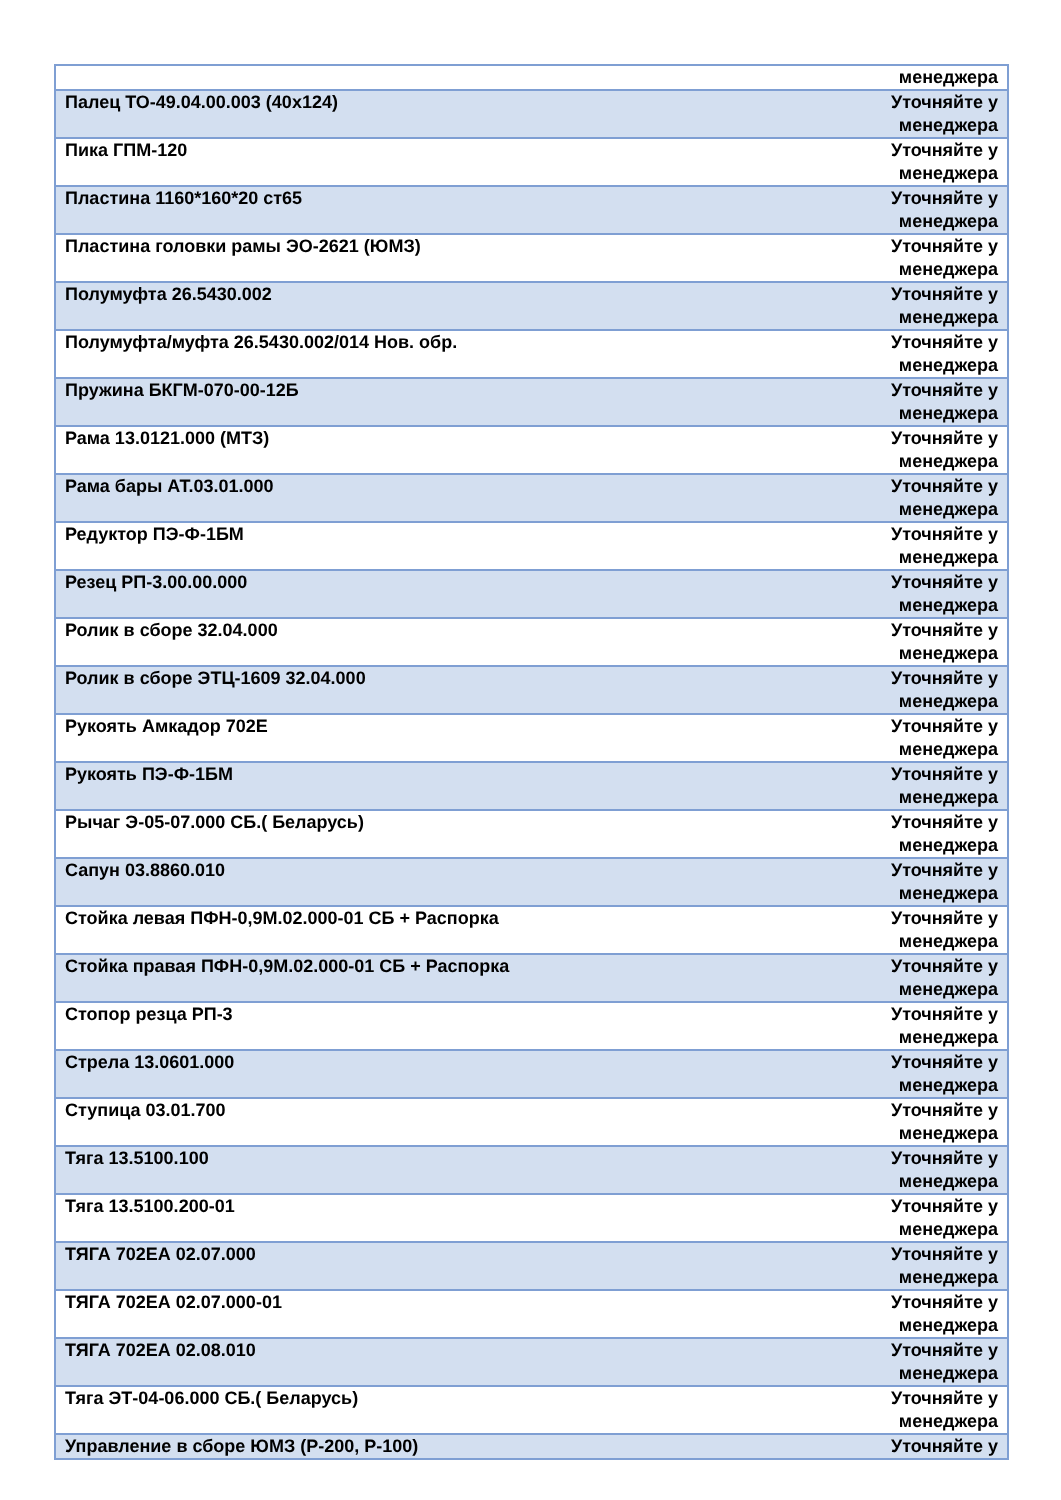| | менеджера |
| Палец ТО-49.04.00.003 (40х124) | Уточняйте у менеджера |
| Пика ГПМ-120 | Уточняйте у менеджера |
| Пластина 1160*160*20 ст65 | Уточняйте у менеджера |
| Пластина головки рамы ЭО-2621 (ЮМЗ) | Уточняйте у менеджера |
| Полумуфта 26.5430.002 | Уточняйте у менеджера |
| Полумуфта/муфта 26.5430.002/014 Нов. обр. | Уточняйте у менеджера |
| Пружина БКГМ-070-00-12Б | Уточняйте у менеджера |
| Рама 13.0121.000 (МТЗ) | Уточняйте у менеджера |
| Рама бары АТ.03.01.000 | Уточняйте у менеджера |
| Редуктор ПЭ-Ф-1БМ | Уточняйте у менеджера |
| Резец РП-3.00.00.000 | Уточняйте у менеджера |
| Ролик в сборе 32.04.000 | Уточняйте у менеджера |
| Ролик в сборе ЭТЦ-1609 32.04.000 | Уточняйте у менеджера |
| Рукоять Амкадор 702Е | Уточняйте у менеджера |
| Рукоять ПЭ-Ф-1БМ | Уточняйте у менеджера |
| Рычаг Э-05-07.000 СБ.( Беларусь) | Уточняйте у менеджера |
| Сапун 03.8860.010 | Уточняйте у менеджера |
| Стойка левая ПФН-0,9М.02.000-01 СБ + Распорка | Уточняйте у менеджера |
| Стойка правая ПФН-0,9М.02.000-01 СБ + Распорка | Уточняйте у менеджера |
| Стопор резца РП-3 | Уточняйте у менеджера |
| Стрела 13.0601.000 | Уточняйте у менеджера |
| Ступица 03.01.700 | Уточняйте у менеджера |
| Тяга 13.5100.100 | Уточняйте у менеджера |
| Тяга 13.5100.200-01 | Уточняйте у менеджера |
| ТЯГА 702ЕА 02.07.000 | Уточняйте у менеджера |
| ТЯГА 702ЕА 02.07.000-01 | Уточняйте у менеджера |
| ТЯГА 702ЕА 02.08.010 | Уточняйте у менеджера |
| Тяга ЭТ-04-06.000 СБ.( Беларусь) | Уточняйте у менеджера |
| Управление в сборе ЮМЗ (Р-200, Р-100) | Уточняйте у |